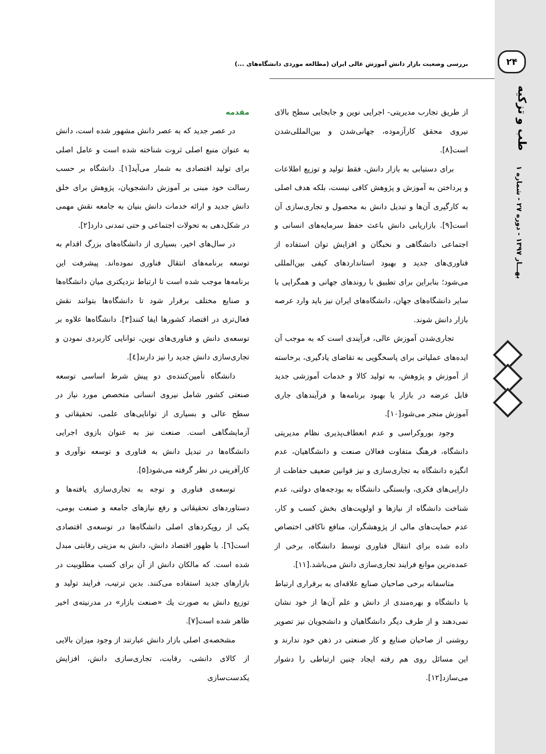۲۴
طب و تزکیه
بهـــار ۱۳۹۷ - دوره ۲۷ - شماره ۱
بررسی وضعیت بازار دانش آموزش عالی ایران (مطالعه موردی دانشگاه‌های ...)
مقدمه
در عصر جدید که به عصر دانش مشهور شده است، دانش به عنوان منبع اصلی ثروت شناخته شده است و عامل اصلی برای تولید اقتصادی به شمار می‌آید[۱]. دانشگاه بر حسب رسالت خود مبنی بر آموزش دانشجویان، پژوهش برای خلق دانش جدید و ارائه خدمات دانش بنیان به جامعه نقش مهمی در شکل‌دهی به تحولات اجتماعی و حتی تمدنی دارد[۲].
در سال‌های اخیر، بسیاری از دانشگاه‌های بزرگ اقدام به توسعه برنامه‌های انتقال فناوری نموده‌اند. پیشرفت این برنامه‌ها موجب شده است تا ارتباط نزدیکتری میان دانشگاه‌ها و صنایع مختلف برقرار شود تا دانشگاه‌ها بتوانند نقش فعال‌تری در اقتصاد کشورها ایفا کنند[۳]. دانشگاه‌ها علاوه بر توسعه‌ی دانش و فناوری‌های نوین، توانایی کاربردی نمودن و تجاری‌سازی دانش جدید را نیز دارند[٤].
دانشگاه تأمین‌کننده‌ی دو پیش شرط اساسی توسعه صنعتی کشور شامل نیروی انسانی متخصص مورد نیاز در سطح عالی و بسیاری از توانایی‌های علمی، تحقیقاتی و آزمایشگاهی است. صنعت نیز به عنوان بازوی اجرایی دانشگاه‌ها در تبدیل دانش به فناوری و توسعه نوآوری و کارآفرینی در نظر گرفته می‌شود[۵].
توسعه‌ی فناوری و توجه به تجاری‌سازی یافته‌ها و دستاوردهای تحقیقاتی و رفع نیازهای جامعه و صنعت بومی، یکی از رویکردهای اصلی دانشگاه‌ها در توسعه‌ی اقتصادی است[٦]. با ظهور اقتصاد دانش، دانش به مزیتی رقابتی مبدل شده است. که مالکان دانش از آن برای کسب مطلوبیت در بازارهای جدید استفاده می‌کنند. بدین ترتیب، فرایند تولید و توزیع دانش به صورت یك «صنعت بازار» در مدرنیته‌ی اخیر ظاهر شده است[۷].
مشخصه‌ی اصلی بازار دانش عبارتند از وجود میزان بالایی از کالای دانشی، رقابت، تجاری‌سازی دانش، افزایش یکدست‌سازی
از طریق تجارب مدیریتی- اجرایی نوین و جابجایی سطح بالای نیروی محقق کارآزموده، جهانی‌شدن و بین‌المللی‌شدن است[۸].
برای دستیابی به بازار دانش، فقط تولید و توزیع اطلاعات و پرداختن به آموزش و پژوهش کافی نیست، بلکه هدف اصلی به کارگیری آن‌ها و تبدیل دانش به محصول و تجاری‌سازی آن است[۹]. بازاریابی دانش باعث حفظ سرمایه‌های انسانی و اجتماعی دانشگاهی و نخبگان و افزایش توان استفاده از فناوری‌های جدید و بهبود استانداردهای کیفی بین‌المللی می‌شود؛ بنابراین برای تطبیق با روندهای جهانی و همگرایی با سایر دانشگاه‌های جهان، دانشگاه‌های ایران نیز باید وارد عرصه بازار دانش شوند.
تجاری‌شدن آموزش عالی، فرآیندی است که به موجب آن ایده‌های عملیاتی برای پاسخگویی به تقاضای یادگیری، برخاسته از آموزش و پژوهش، به تولید کالا و خدمات آموزشی جدید قابل عرضه در بازار یا بهبود برنامه‌ها و فرآیندهای جاری آموزش منجر می‌شود[۱۰].
وجود بوروکراسی و عدم انعطاف‌پذیری نظام مدیریتی دانشگاه، فرهنگ متفاوت فعالان صنعت و دانشگاهیان، عدم انگیزه دانشگاه به تجاری‌سازی و نیز قوانین ضعیف حفاظت از دارایی‌های فکری، وابستگی دانشگاه به بودجه‌های دولتی، عدم شناخت دانشگاه از نیازها و اولویت‌های بخش کسب و کار، عدم حمایت‌های مالی از پژوهشگران، منافع ناکافی اختصاص داده شده برای انتقال فناوری توسط دانشگاه، برخی از عمده‌ترین موانع فرایند تجاری‌سازی دانش می‌باشد.[۱۱].
متاسفانه برخی صاحبان صنایع علاقه‌ای به برقراری ارتباط با دانشگاه و بهره‌مندی از دانش و علم آن‌ها از خود نشان نمی‌دهند و از طرف دیگر دانشگاهیان و دانشجویان نیز تصویر روشنی از صاحبان صنایع و کار صنعتی در ذهن خود ندارند و این مسائل روی هم رفته ایجاد چنین ارتباطی را دشوار می‌سازد[۱۲].